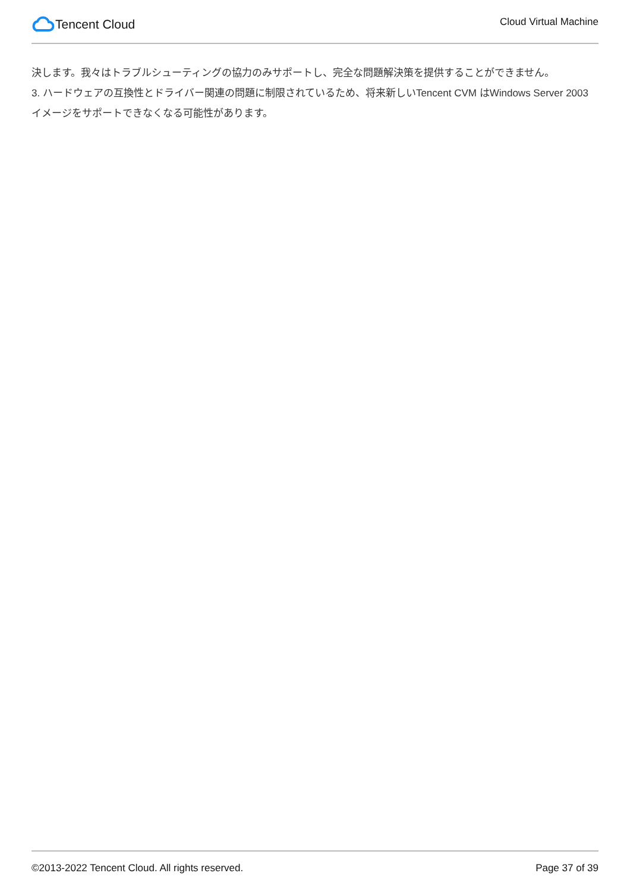Tencent Cloud
Cloud Virtual Machine
決します。我々はトラブルシューティングの協力のみサポートし、完全な問題解決策を提供することができません。
3. ハードウェアの互換性とドライバー関連の問題に制限されているため、将来新しいTencent CVM はWindows Server 2003イメージをサポートできなくなる可能性があります。
©2013-2022 Tencent Cloud. All rights reserved. Page 37 of 39